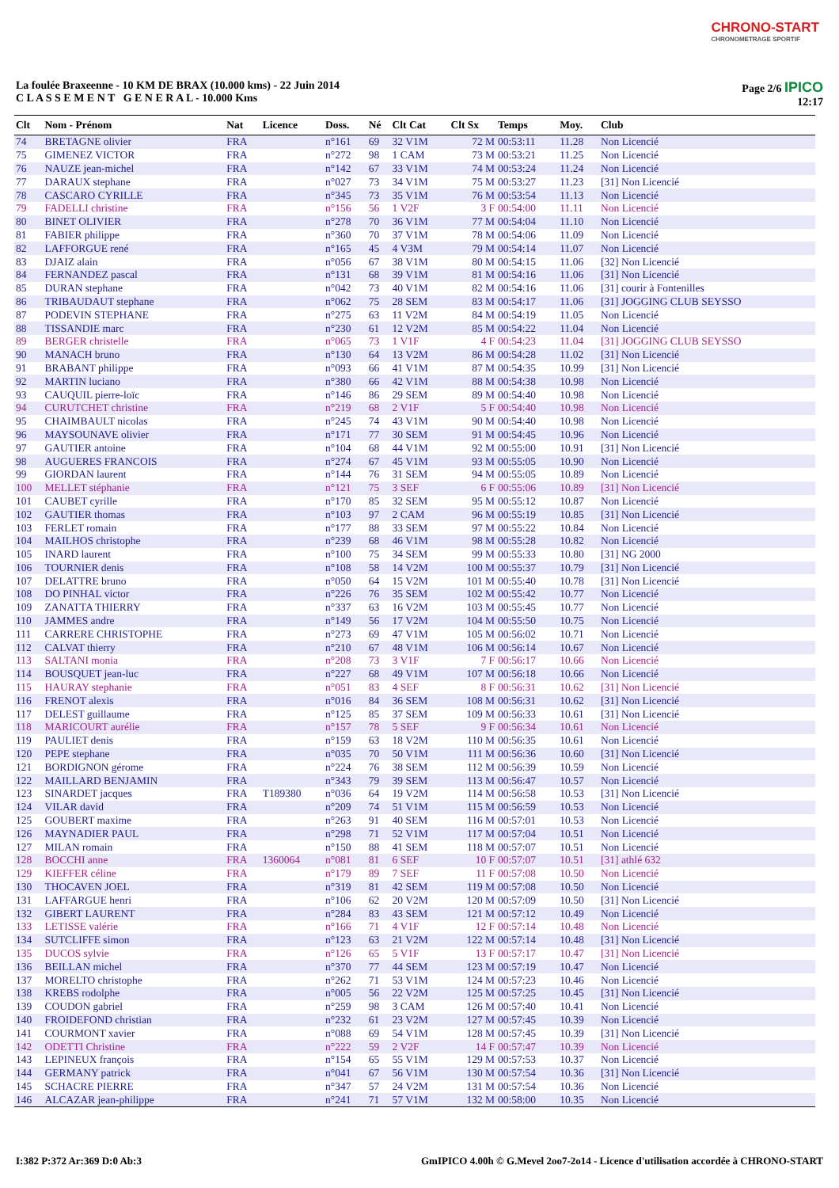CHRONO-START
CHRONOMETRAGE SPORTIF
La foulée Braxeenne - 10 KM DE BRAX (10.000 kms) - 22 Juin 2014
C L A S S E M E N T G E N E R A L - 10.000 Kms
Page 2/6 IPICO
12:17
| Clt | Nom - Prénom | Nat | Licence | Doss. | Né | Clt Cat | Clt Sx | Temps | Moy. | Club |
| --- | --- | --- | --- | --- | --- | --- | --- | --- | --- | --- |
| 74 | BRETAGNE olivier | FRA | | n°161 | 69 | 32 V1M | 72 M | 00:53:11 | 11.28 | Non Licencié |
| 75 | GIMENEZ VICTOR | FRA | | n°272 | 98 | 1 CAM | 73 M | 00:53:21 | 11.25 | Non Licencié |
| 76 | NAUZE jean-michel | FRA | | n°142 | 67 | 33 V1M | 74 M | 00:53:24 | 11.24 | Non Licencié |
| 77 | DARAUX stephane | FRA | | n°027 | 73 | 34 V1M | 75 M | 00:53:27 | 11.23 | [31] Non Licencié |
| 78 | CASCARO CYRILLE | FRA | | n°345 | 73 | 35 V1M | 76 M | 00:53:54 | 11.13 | Non Licencié |
| 79 | FADELLI christine | FRA | | n°156 | 56 | 1 V2F | 3 F | 00:54:00 | 11.11 | Non Licencié |
| 80 | BINET OLIVIER | FRA | | n°278 | 70 | 36 V1M | 77 M | 00:54:04 | 11.10 | Non Licencié |
| 81 | FABIER philippe | FRA | | n°360 | 70 | 37 V1M | 78 M | 00:54:06 | 11.09 | Non Licencié |
| 82 | LAFFORGUE rené | FRA | | n°165 | 45 | 4 V3M | 79 M | 00:54:14 | 11.07 | Non Licencié |
| 83 | DJAIZ alain | FRA | | n°056 | 67 | 38 V1M | 80 M | 00:54:15 | 11.06 | [32] Non Licencié |
| 84 | FERNANDEZ pascal | FRA | | n°131 | 68 | 39 V1M | 81 M | 00:54:16 | 11.06 | [31] Non Licencié |
| 85 | DURAN stephane | FRA | | n°042 | 73 | 40 V1M | 82 M | 00:54:16 | 11.06 | [31] courir à Fontenilles |
| 86 | TRIBAUDAUT stephane | FRA | | n°062 | 75 | 28 SEM | 83 M | 00:54:17 | 11.06 | [31] JOGGING CLUB SEYSSO |
| 87 | PODEVIN STEPHANE | FRA | | n°275 | 63 | 11 V2M | 84 M | 00:54:19 | 11.05 | Non Licencié |
| 88 | TISSANDIE marc | FRA | | n°230 | 61 | 12 V2M | 85 M | 00:54:22 | 11.04 | Non Licencié |
| 89 | BERGER christelle | FRA | | n°065 | 73 | 1 V1F | 4 F | 00:54:23 | 11.04 | [31] JOGGING CLUB SEYSSO |
| 90 | MANACH bruno | FRA | | n°130 | 64 | 13 V2M | 86 M | 00:54:28 | 11.02 | [31] Non Licencié |
| 91 | BRABANT philippe | FRA | | n°093 | 66 | 41 V1M | 87 M | 00:54:35 | 10.99 | [31] Non Licencié |
| 92 | MARTIN luciano | FRA | | n°380 | 66 | 42 V1M | 88 M | 00:54:38 | 10.98 | Non Licencié |
| 93 | CAUQUIL pierre-loïc | FRA | | n°146 | 86 | 29 SEM | 89 M | 00:54:40 | 10.98 | Non Licencié |
| 94 | CURUTCHET christine | FRA | | n°219 | 68 | 2 V1F | 5 F | 00:54:40 | 10.98 | Non Licencié |
| 95 | CHAIMBAULT nicolas | FRA | | n°245 | 74 | 43 V1M | 90 M | 00:54:40 | 10.98 | Non Licencié |
| 96 | MAYSOUNAVE olivier | FRA | | n°171 | 77 | 30 SEM | 91 M | 00:54:45 | 10.96 | Non Licencié |
| 97 | GAUTIER antoine | FRA | | n°104 | 68 | 44 V1M | 92 M | 00:55:00 | 10.91 | [31] Non Licencié |
| 98 | AUGUERES FRANCOIS | FRA | | n°274 | 67 | 45 V1M | 93 M | 00:55:05 | 10.90 | Non Licencié |
| 99 | GIORDAN laurent | FRA | | n°144 | 76 | 31 SEM | 94 M | 00:55:05 | 10.89 | Non Licencié |
| 100 | MELLET stéphanie | FRA | | n°121 | 75 | 3 SEF | 6 F | 00:55:06 | 10.89 | [31] Non Licencié |
| 101 | CAUBET cyrille | FRA | | n°170 | 85 | 32 SEM | 95 M | 00:55:12 | 10.87 | Non Licencié |
| 102 | GAUTIER thomas | FRA | | n°103 | 97 | 2 CAM | 96 M | 00:55:19 | 10.85 | [31] Non Licencié |
| 103 | FERLET romain | FRA | | n°177 | 88 | 33 SEM | 97 M | 00:55:22 | 10.84 | Non Licencié |
| 104 | MAILHOS christophe | FRA | | n°239 | 68 | 46 V1M | 98 M | 00:55:28 | 10.82 | Non Licencié |
| 105 | INARD laurent | FRA | | n°100 | 75 | 34 SEM | 99 M | 00:55:33 | 10.80 | [31] NG 2000 |
| 106 | TOURNIER denis | FRA | | n°108 | 58 | 14 V2M | 100 M | 00:55:37 | 10.79 | [31] Non Licencié |
| 107 | DELATTRE bruno | FRA | | n°050 | 64 | 15 V2M | 101 M | 00:55:40 | 10.78 | [31] Non Licencié |
| 108 | DO PINHAL victor | FRA | | n°226 | 76 | 35 SEM | 102 M | 00:55:42 | 10.77 | Non Licencié |
| 109 | ZANATTA THIERRY | FRA | | n°337 | 63 | 16 V2M | 103 M | 00:55:45 | 10.77 | Non Licencié |
| 110 | JAMMES andre | FRA | | n°149 | 56 | 17 V2M | 104 M | 00:55:50 | 10.75 | Non Licencié |
| 111 | CARRERE CHRISTOPHE | FRA | | n°273 | 69 | 47 V1M | 105 M | 00:56:02 | 10.71 | Non Licencié |
| 112 | CALVAT thierry | FRA | | n°210 | 67 | 48 V1M | 106 M | 00:56:14 | 10.67 | Non Licencié |
| 113 | SALTANI monia | FRA | | n°208 | 73 | 3 V1F | 7 F | 00:56:17 | 10.66 | Non Licencié |
| 114 | BOUSQUET jean-luc | FRA | | n°227 | 68 | 49 V1M | 107 M | 00:56:18 | 10.66 | Non Licencié |
| 115 | HAURAY stephanie | FRA | | n°051 | 83 | 4 SEF | 8 F | 00:56:31 | 10.62 | [31] Non Licencié |
| 116 | FRENOT alexis | FRA | | n°016 | 84 | 36 SEM | 108 M | 00:56:31 | 10.62 | [31] Non Licencié |
| 117 | DELEST guillaume | FRA | | n°125 | 85 | 37 SEM | 109 M | 00:56:33 | 10.61 | [31] Non Licencié |
| 118 | MARICOURT aurélie | FRA | | n°157 | 78 | 5 SEF | 9 F | 00:56:34 | 10.61 | Non Licencié |
| 119 | PAULIET denis | FRA | | n°159 | 63 | 18 V2M | 110 M | 00:56:35 | 10.61 | Non Licencié |
| 120 | PEPE stephane | FRA | | n°035 | 70 | 50 V1M | 111 M | 00:56:36 | 10.60 | [31] Non Licencié |
| 121 | BORDIGNON gérome | FRA | | n°224 | 76 | 38 SEM | 112 M | 00:56:39 | 10.59 | Non Licencié |
| 122 | MAILLARD BENJAMIN | FRA | | n°343 | 79 | 39 SEM | 113 M | 00:56:47 | 10.57 | Non Licencié |
| 123 | SINARDET jacques | FRA | T189380 | n°036 | 64 | 19 V2M | 114 M | 00:56:58 | 10.53 | [31] Non Licencié |
| 124 | VILAR david | FRA | | n°209 | 74 | 51 V1M | 115 M | 00:56:59 | 10.53 | Non Licencié |
| 125 | GOUBERT maxime | FRA | | n°263 | 91 | 40 SEM | 116 M | 00:57:01 | 10.53 | Non Licencié |
| 126 | MAYNADIER PAUL | FRA | | n°298 | 71 | 52 V1M | 117 M | 00:57:04 | 10.51 | Non Licencié |
| 127 | MILAN romain | FRA | | n°150 | 88 | 41 SEM | 118 M | 00:57:07 | 10.51 | Non Licencié |
| 128 | BOCCHI anne | FRA | 1360064 | n°081 | 81 | 6 SEF | 10 F | 00:57:07 | 10.51 | [31] athlé 632 |
| 129 | KIEFFER céline | FRA | | n°179 | 89 | 7 SEF | 11 F | 00:57:08 | 10.50 | Non Licencié |
| 130 | THOCAVEN JOEL | FRA | | n°319 | 81 | 42 SEM | 119 M | 00:57:08 | 10.50 | Non Licencié |
| 131 | LAFFARGUE henri | FRA | | n°106 | 62 | 20 V2M | 120 M | 00:57:09 | 10.50 | [31] Non Licencié |
| 132 | GIBERT LAURENT | FRA | | n°284 | 83 | 43 SEM | 121 M | 00:57:12 | 10.49 | Non Licencié |
| 133 | LETISSE valérie | FRA | | n°166 | 71 | 4 V1F | 12 F | 00:57:14 | 10.48 | Non Licencié |
| 134 | SUTCLIFFE simon | FRA | | n°123 | 63 | 21 V2M | 122 M | 00:57:14 | 10.48 | [31] Non Licencié |
| 135 | DUCOS sylvie | FRA | | n°126 | 65 | 5 V1F | 13 F | 00:57:17 | 10.47 | [31] Non Licencié |
| 136 | BEILLAN michel | FRA | | n°370 | 77 | 44 SEM | 123 M | 00:57:19 | 10.47 | Non Licencié |
| 137 | MORELTO christophe | FRA | | n°262 | 71 | 53 V1M | 124 M | 00:57:23 | 10.46 | Non Licencié |
| 138 | KREBS rodolphe | FRA | | n°005 | 56 | 22 V2M | 125 M | 00:57:25 | 10.45 | [31] Non Licencié |
| 139 | COUDON gabriel | FRA | | n°259 | 98 | 3 CAM | 126 M | 00:57:40 | 10.41 | Non Licencié |
| 140 | FROIDEFOND christian | FRA | | n°232 | 61 | 23 V2M | 127 M | 00:57:45 | 10.39 | Non Licencié |
| 141 | COURMONT xavier | FRA | | n°088 | 69 | 54 V1M | 128 M | 00:57:45 | 10.39 | [31] Non Licencié |
| 142 | ODETTI Christine | FRA | | n°222 | 59 | 2 V2F | 14 F | 00:57:47 | 10.39 | Non Licencié |
| 143 | LEPINEUX françois | FRA | | n°154 | 65 | 55 V1M | 129 M | 00:57:53 | 10.37 | Non Licencié |
| 144 | GERMANY patrick | FRA | | n°041 | 67 | 56 V1M | 130 M | 00:57:54 | 10.36 | [31] Non Licencié |
| 145 | SCHACRE PIERRE | FRA | | n°347 | 57 | 24 V2M | 131 M | 00:57:54 | 10.36 | Non Licencié |
| 146 | ALCAZAR jean-philippe | FRA | | n°241 | 71 | 57 V1M | 132 M | 00:58:00 | 10.35 | Non Licencié |
I:382 P:372 Ar:369 D:0 Ab:3 GmIPICO 4.00h © G.Mevel 2oo7-2o14 - Licence d'utilisation accordée à CHRONO-START